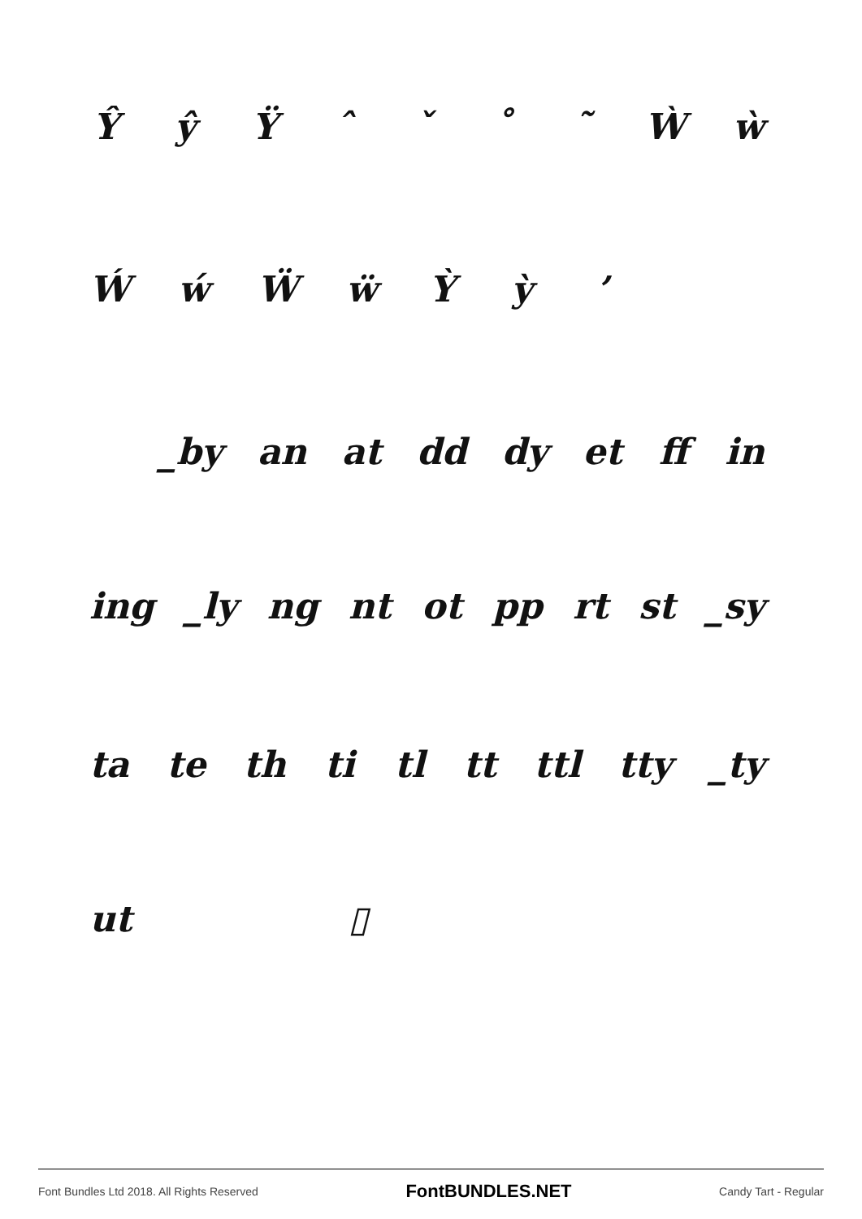Ŷ ŷ Ÿ ˆ ˇ ˚ ˜ Ẁ ẁ
Ẃ ẃ Ẅ ẅ Ỳ ỳ ’
_by an at dd dy et ff in
ing _ly ng nt ot pp rt st _sy
ta te th ti tl tt ttl tty _ty
ut ▯
Font Bundles Ltd 2018. All Rights Reserved FontBUNDLES.NET Candy Tart - Regular